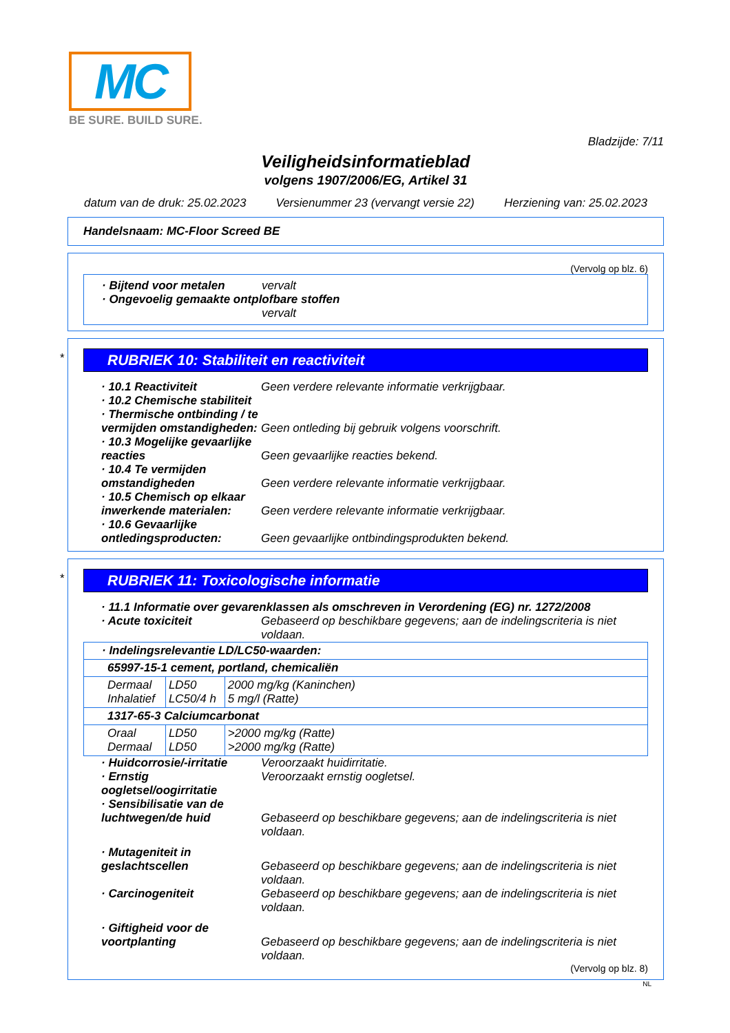MC
BE SURE. BUILD SURE.
Bladzijde: 7/11
Veiligheidsinformatieblad
volgens 1907/2006/EG, Artikel 31
datum van de druk: 25.02.2023 Versienummer 23 (vervangt versie 22) Herziening van: 25.02.2023
Handelsnaam: MC-Floor Screed BE
(Vervolg op blz. 6)
· Bijtend voor metalen vervalt
· Ongevoelig gemaakte ontplofbare stoffen
vervalt
*
RUBRIEK 10: Stabiliteit en reactiviteit
· 10.1 Reactiviteit Geen verdere relevante informatie verkrijgbaar.
· 10.2 Chemische stabiliteit
· Thermische ontbinding / te vermijden omstandigheden:
Geen ontleding bij gebruik volgens voorschrift.
· 10.3 Mogelijke gevaarlijke reacties
Geen gevaarlijke reacties bekend.
· 10.4 Te vermijden omstandigheden
Geen verdere relevante informatie verkrijgbaar.
· 10.5 Chemisch op elkaar inwerkende materialen:
Geen verdere relevante informatie verkrijgbaar.
· 10.6 Gevaarlijke ontledingsproducten:
Geen gevaarlijke ontbindingsprodukten bekend.
*
RUBRIEK 11: Toxicologische informatie
· 11.1 Informatie over gevarenklassen als omschreven in Verordening (EG) nr. 1272/2008
· Acute toxiciteit Gebaseerd op beschikbare gegevens; aan de indelingscriteria is niet voldaan.
| · Indelingsrelevantie LD/LC50-waarden: | | |
| 65997-15-1 cement, portland, chemicaliën | | |
| Dermaal Inhalatief | LD50 LC50/4 h | 2000 mg/kg (Kaninchen) 5 mg/l (Ratte) |
| 1317-65-3 Calciumcarbonat | | |
| Oraal Dermaal | LD50 LD50 | >2000 mg/kg (Ratte) >2000 mg/kg (Ratte) |
· Huidcorrosie/-irritatie Veroorzaakt huidirritatie.
· Ernstig oogletsel/oogirritatie
Veroorzaakt ernstig oogletsel.
· Sensibilisatie van de luchtwegen/de huid
Gebaseerd op beschikbare gegevens; aan de indelingscriteria is niet voldaan.
· Mutageniteit in geslachtscellen
Gebaseerd op beschikbare gegevens; aan de indelingscriteria is niet voldaan.
· Carcinogeniteit Gebaseerd op beschikbare gegevens; aan de indelingscriteria is niet voldaan.
· Giftigheid voor de voortplanting
Gebaseerd op beschikbare gegevens; aan de indelingscriteria is niet voldaan.
(Vervolg op blz. 8)
NL